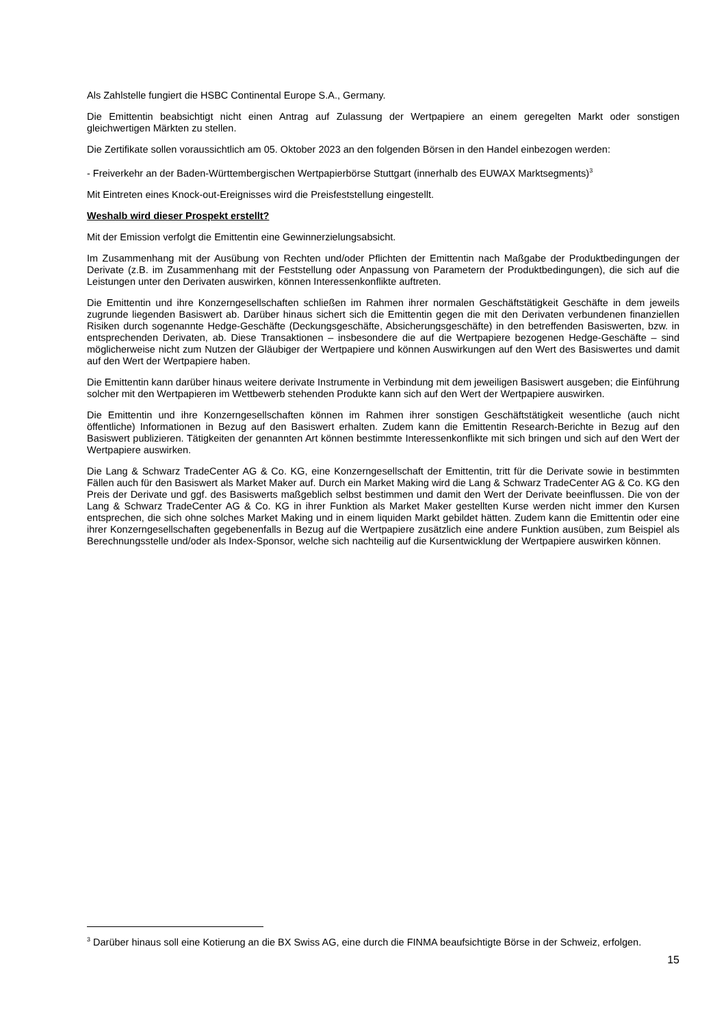Als Zahlstelle fungiert die HSBC Continental Europe S.A., Germany.
Die Emittentin beabsichtigt nicht einen Antrag auf Zulassung der Wertpapiere an einem geregelten Markt oder sonstigen gleichwertigen Märkten zu stellen.
Die Zertifikate sollen voraussichtlich am 05. Oktober 2023 an den folgenden Börsen in den Handel einbezogen werden:
- Freiverkehr an der Baden-Württembergischen Wertpapierbörse Stuttgart (innerhalb des EUWAX Marktsegments)<sup>3</sup>
Mit Eintreten eines Knock-out-Ereignisses wird die Preisfeststellung eingestellt.
Weshalb wird dieser Prospekt erstellt?
Mit der Emission verfolgt die Emittentin eine Gewinnerzielungsabsicht.
Im Zusammenhang mit der Ausübung von Rechten und/oder Pflichten der Emittentin nach Maßgabe der Produktbedingungen der Derivate (z.B. im Zusammenhang mit der Feststellung oder Anpassung von Parametern der Produktbedingungen), die sich auf die Leistungen unter den Derivaten auswirken, können Interessenkonflikte auftreten.
Die Emittentin und ihre Konzerngesellschaften schließen im Rahmen ihrer normalen Geschäftstätigkeit Geschäfte in dem jeweils zugrunde liegenden Basiswert ab. Darüber hinaus sichert sich die Emittentin gegen die mit den Derivaten verbundenen finanziellen Risiken durch sogenannte Hedge-Geschäfte (Deckungsgeschäfte, Absicherungsgeschäfte) in den betreffenden Basiswerten, bzw. in entsprechenden Derivaten, ab. Diese Transaktionen – insbesondere die auf die Wertpapiere bezogenen Hedge-Geschäfte – sind möglicherweise nicht zum Nutzen der Gläubiger der Wertpapiere und können Auswirkungen auf den Wert des Basiswertes und damit auf den Wert der Wertpapiere haben.
Die Emittentin kann darüber hinaus weitere derivate Instrumente in Verbindung mit dem jeweiligen Basiswert ausgeben; die Einführung solcher mit den Wertpapieren im Wettbewerb stehenden Produkte kann sich auf den Wert der Wertpapiere auswirken.
Die Emittentin und ihre Konzerngesellschaften können im Rahmen ihrer sonstigen Geschäftstätigkeit wesentliche (auch nicht öffentliche) Informationen in Bezug auf den Basiswert erhalten. Zudem kann die Emittentin Research-Berichte in Bezug auf den Basiswert publizieren. Tätigkeiten der genannten Art können bestimmte Interessenkonflikte mit sich bringen und sich auf den Wert der Wertpapiere auswirken.
Die Lang & Schwarz TradeCenter AG & Co. KG, eine Konzerngesellschaft der Emittentin, tritt für die Derivate sowie in bestimmten Fällen auch für den Basiswert als Market Maker auf. Durch ein Market Making wird die Lang & Schwarz TradeCenter AG & Co. KG den Preis der Derivate und ggf. des Basiswerts maßgeblich selbst bestimmen und damit den Wert der Derivate beeinflussen. Die von der Lang & Schwarz TradeCenter AG & Co. KG in ihrer Funktion als Market Maker gestellten Kurse werden nicht immer den Kursen entsprechen, die sich ohne solches Market Making und in einem liquiden Markt gebildet hätten. Zudem kann die Emittentin oder eine ihrer Konzerngesellschaften gegebenenfalls in Bezug auf die Wertpapiere zusätzlich eine andere Funktion ausüben, zum Beispiel als Berechnungsstelle und/oder als Index-Sponsor, welche sich nachteilig auf die Kursentwicklung der Wertpapiere auswirken können.
<sup>3</sup> Darüber hinaus soll eine Kotierung an die BX Swiss AG, eine durch die FINMA beaufsichtigte Börse in der Schweiz, erfolgen.
15